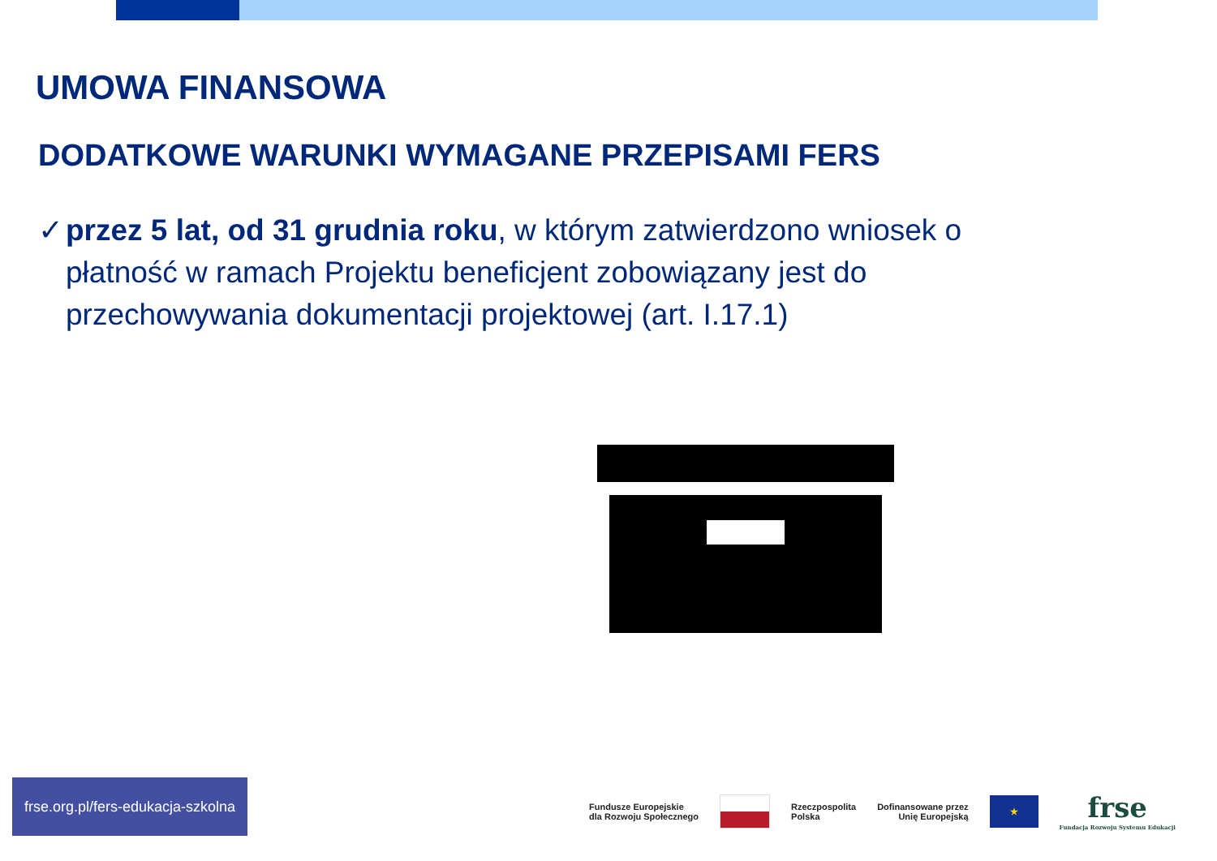UMOWA FINANSOWA
DODATKOWE WARUNKI WYMAGANE PRZEPISAMI FERS
✓ przez 5 lat, od 31 grudnia roku, w którym zatwierdzono wniosek o płatność w ramach Projektu beneficjent zobowiązany jest do przechowywania dokumentacji projektowej (art. I.17.1)
frse.org.pl/fers-edukacja-szkolna
Fundusze Europejskie
dla Rozwoju Społecznego
Rzeczpospolita
Polska
Dofinansowane przez
Unię Europejską
★
frse
Fundacja Rozwoju Systemu Edukacji